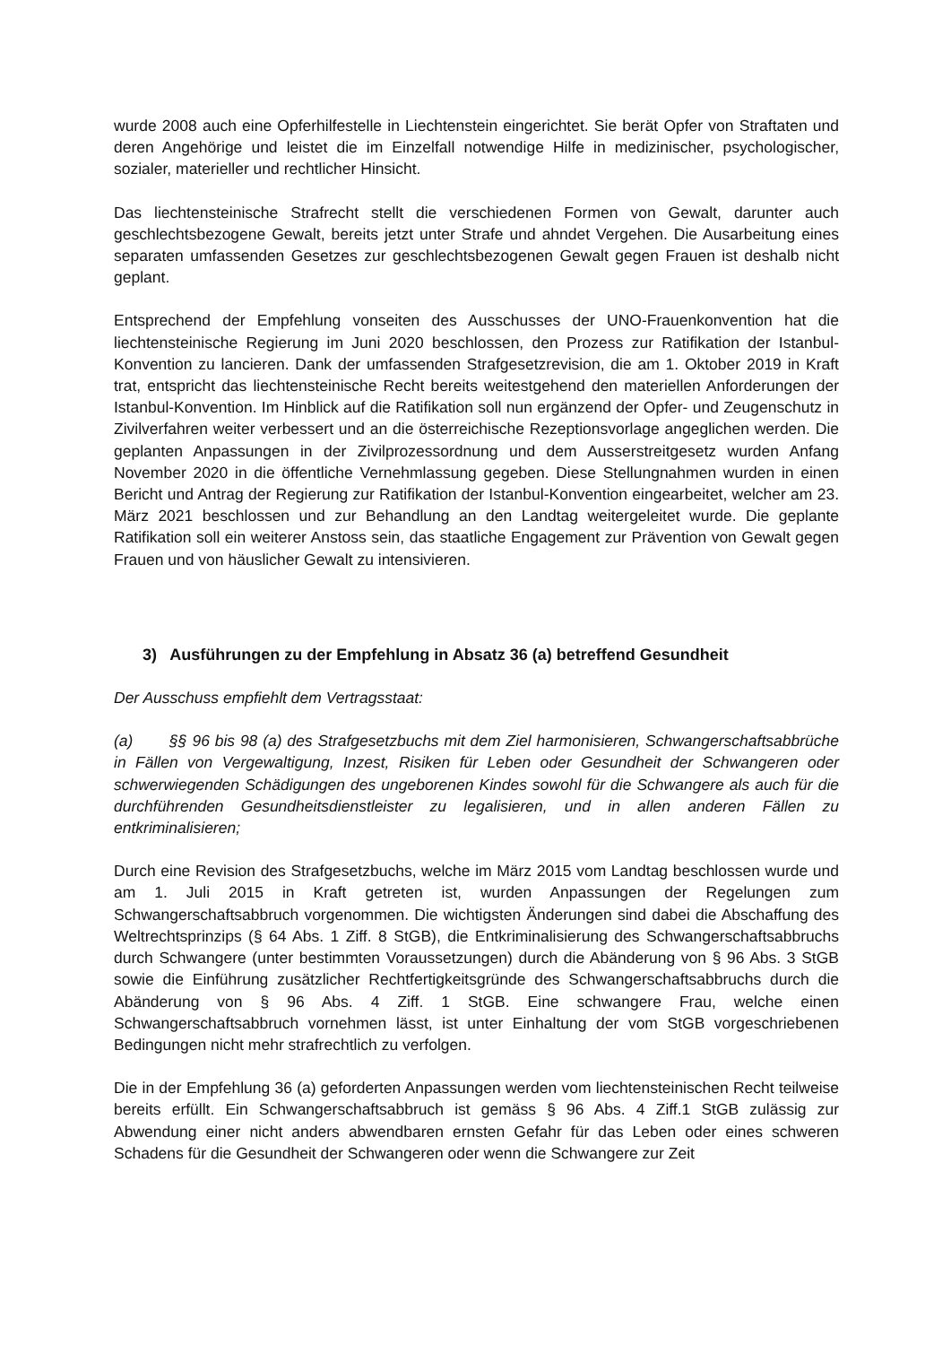wurde 2008 auch eine Opferhilfestelle in Liechtenstein eingerichtet. Sie berät Opfer von Straftaten und deren Angehörige und leistet die im Einzelfall notwendige Hilfe in medizinischer, psychologischer, sozialer, materieller und rechtlicher Hinsicht.
Das liechtensteinische Strafrecht stellt die verschiedenen Formen von Gewalt, darunter auch geschlechtsbezogene Gewalt, bereits jetzt unter Strafe und ahndet Vergehen. Die Ausarbeitung eines separaten umfassenden Gesetzes zur geschlechtsbezogenen Gewalt gegen Frauen ist deshalb nicht geplant.
Entsprechend der Empfehlung vonseiten des Ausschusses der UNO-Frauenkonvention hat die liechtensteinische Regierung im Juni 2020 beschlossen, den Prozess zur Ratifikation der Istanbul-Konvention zu lancieren. Dank der umfassenden Strafgesetzrevision, die am 1. Oktober 2019 in Kraft trat, entspricht das liechtensteinische Recht bereits weitestgehend den materiellen Anforderungen der Istanbul-Konvention. Im Hinblick auf die Ratifikation soll nun ergänzend der Opfer- und Zeugenschutz in Zivilverfahren weiter verbessert und an die österreichische Rezeptionsvorlage angeglichen werden. Die geplanten Anpassungen in der Zivilprozessordnung und dem Ausserstreitgesetz wurden Anfang November 2020 in die öffentliche Vernehmlassung gegeben. Diese Stellungnahmen wurden in einen Bericht und Antrag der Regierung zur Ratifikation der Istanbul-Konvention eingearbeitet, welcher am 23. März 2021 beschlossen und zur Behandlung an den Landtag weitergeleitet wurde. Die geplante Ratifikation soll ein weiterer Anstoss sein, das staatliche Engagement zur Prävention von Gewalt gegen Frauen und von häuslicher Gewalt zu intensivieren.
3) Ausführungen zu der Empfehlung in Absatz 36 (a) betreffend Gesundheit
Der Ausschuss empfiehlt dem Vertragsstaat:
(a) §§ 96 bis 98 (a) des Strafgesetzbuchs mit dem Ziel harmonisieren, Schwangerschaftsabbrüche in Fällen von Vergewaltigung, Inzest, Risiken für Leben oder Gesundheit der Schwangeren oder schwerwiegenden Schädigungen des ungeborenen Kindes sowohl für die Schwangere als auch für die durchführenden Gesundheitsdienstleister zu legalisieren, und in allen anderen Fällen zu entkriminalisieren;
Durch eine Revision des Strafgesetzbuchs, welche im März 2015 vom Landtag beschlossen wurde und am 1. Juli 2015 in Kraft getreten ist, wurden Anpassungen der Regelungen zum Schwangerschaftsabbruch vorgenommen. Die wichtigsten Änderungen sind dabei die Abschaffung des Weltrechtsprinzips (§ 64 Abs. 1 Ziff. 8 StGB), die Entkriminalisierung des Schwangerschaftsabbruchs durch Schwangere (unter bestimmten Voraussetzungen) durch die Abänderung von § 96 Abs. 3 StGB sowie die Einführung zusätzlicher Rechtfertigkeitsgründe des Schwangerschaftsabbruchs durch die Abänderung von § 96 Abs. 4 Ziff. 1 StGB. Eine schwangere Frau, welche einen Schwangerschaftsabbruch vornehmen lässt, ist unter Einhaltung der vom StGB vorgeschriebenen Bedingungen nicht mehr strafrechtlich zu verfolgen.
Die in der Empfehlung 36 (a) geforderten Anpassungen werden vom liechtensteinischen Recht teilweise bereits erfüllt. Ein Schwangerschaftsabbruch ist gemäss § 96 Abs. 4 Ziff.1 StGB zulässig zur Abwendung einer nicht anders abwendbaren ernsten Gefahr für das Leben oder eines schweren Schadens für die Gesundheit der Schwangeren oder wenn die Schwangere zur Zeit